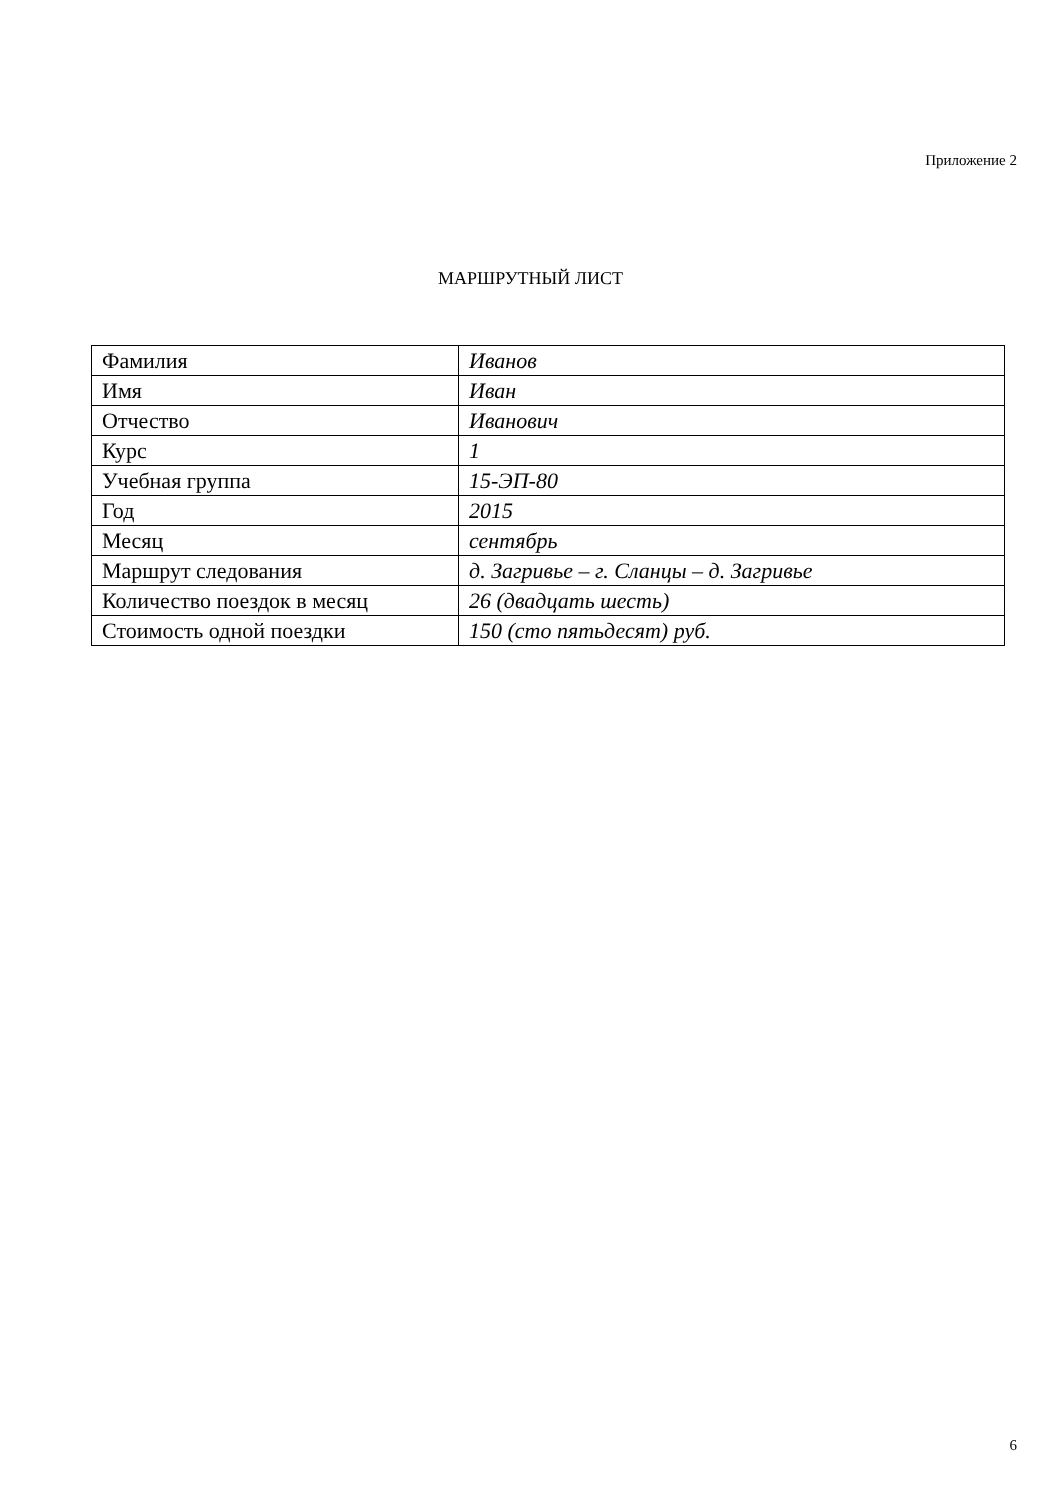Приложение 2
МАРШРУТНЫЙ ЛИСТ
| Фамилия | Иванов |
| Имя | Иван |
| Отчество | Иванович |
| Курс | 1 |
| Учебная группа | 15-ЭП-80 |
| Год | 2015 |
| Месяц | сентябрь |
| Маршрут следования | д. Загривье – г. Сланцы – д. Загривье |
| Количество поездок в месяц | 26 (двадцать шесть) |
| Стоимость одной поездки | 150 (сто пятьдесят) руб. |
6